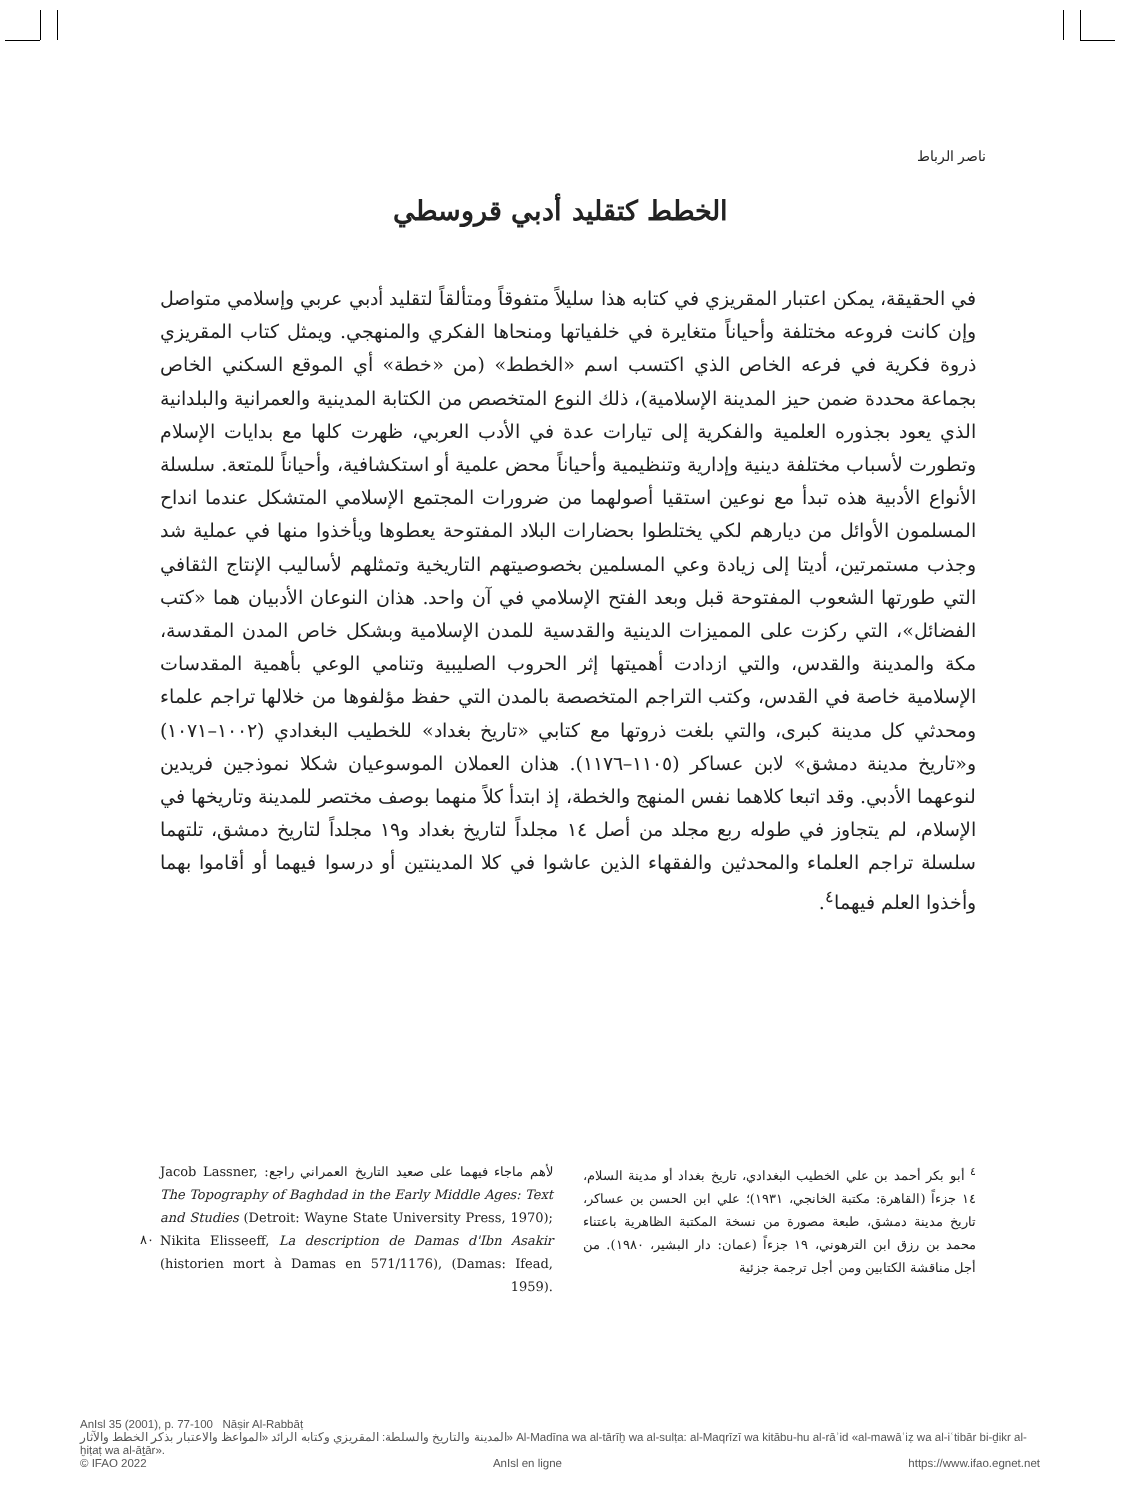ناصر الرباط
الخطط كتقليد أدبي قروسطي
في الحقيقة، يمكن اعتبار المقريزي في كتابه هذا سليلاً متفوقاً ومتألقاً لتقليد أدبي عربي وإسلامي متواصل وإن كانت فروعه مختلفة وأحياناً متغايرة في خلفياتها ومنحاها الفكري والمنهجي. ويمثل كتاب المقريزي ذروة فكرية في فرعه الخاص الذي اكتسب اسم «الخطط» (من «خطة» أي الموقع السكني الخاص بجماعة محددة ضمن حيز المدينة الإسلامية)، ذلك النوع المتخصص من الكتابة المدينية والعمرانية والبلدانية الذي يعود بجذوره العلمية والفكرية إلى تيارات عدة في الأدب العربي، ظهرت كلها مع بدايات الإسلام وتطورت لأسباب مختلفة دينية وإدارية وتنظيمية وأحياناً محض علمية أو استكشافية، وأحياناً للمتعة. سلسلة الأنواع الأدبية هذه تبدأ مع نوعين استقيا أصولهما من ضرورات المجتمع الإسلامي المتشكل عندما انداح المسلمون الأوائل من ديارهم لكي يختلطوا بحضارات البلاد المفتوحة يعطوها ويأخذوا منها في عملية شد وجذب مستمرتين، أديتا إلى زيادة وعي المسلمين بخصوصيتهم التاريخية وتمثلهم لأساليب الإنتاج الثقافي التي طورتها الشعوب المفتوحة قبل وبعد الفتح الإسلامي في آن واحد. هذان النوعان الأدبيان هما «كتب الفضائل»، التي ركزت على المميزات الدينية والقدسية للمدن الإسلامية وبشكل خاص المدن المقدسة، مكة والمدينة والقدس، والتي ازدادت أهميتها إثر الحروب الصليبية وتنامي الوعي بأهمية المقدسات الإسلامية خاصة في القدس، وكتب التراجم المتخصصة بالمدن التي حفظ مؤلفوها من خلالها تراجم علماء ومحدثي كل مدينة كبرى، والتي بلغت ذروتها مع كتابي «تاريخ بغداد» للخطيب البغدادي (١٠٠٢–١٠٧١) و«تاريخ مدينة دمشق» لابن عساكر (١١٠٥–١١٧٦). هذان العملان الموسوعيان شكلا نموذجين فريدين لنوعهما الأدبي. وقد اتبعا كلاهما نفس المنهج والخطة، إذ ابتدأ كلاً منهما بوصف مختصر للمدينة وتاريخها في الإسلام، لم يتجاوز في طوله ربع مجلد من أصل ١٤ مجلداً لتاريخ بغداد و١٩ مجلداً لتاريخ دمشق، تلتهما سلسلة تراجم العلماء والمحدثين والفقهاء الذين عاشوا في كلا المدينتين أو درسوا فيهما أو أقاموا بهما وأخذوا العلم فيهما<sup>٤</sup>.
<sup>٤</sup> أبو بكر أحمد بن علي الخطيب البغدادي، تاريخ بغداد أو مدينة السلام، ١٤ جزءاً (القاهرة: مكتبة الخانجي، ١٩٣١)؛ علي ابن الحسن بن عساكر، تاريخ مدينة دمشق، طبعة مصورة من نسخة المكتبة الظاهرية باعتناء محمد بن رزق ابن الترهوني، ١٩ جزءاً (عمان: دار البشير، ١٩٨٠). من أجل مناقشة الكتابين ومن أجل ترجمة جزئية
لأهم ماجاء فيهما على صعيد التاريخ العمراني راجع: Jacob Lassner, The Topography of Baghdad in the Early Middle Ages: Text and Studies (Detroit: Wayne State University Press, 1970); Nikita Elisseeff, La description de Damas d'Ibn Asakir (historien mort à Damas en 571/1176), (Damas: Ifead, 1959).
٨٠
AnIsl 35 (2001), p. 77-100 Nāṣir Al-Rabbāṭ
المدينة والتاريخ والسلطة: المقريزي وكتابه الرائد «المواعظ والاعتبار بذكر الخطط والآثار» Al-Madīna wa al-tārīḫ wa al-sulṭa: al-Maqrīzī wa kitābu-hu al-rāʾid «al-mawāʿiẓ wa al-iʿtibār bi-ḏikr al-ḫiṭaṭ wa al-āṯār».
© IFAO 2022 AnIsl en ligne https://www.ifao.egnet.net